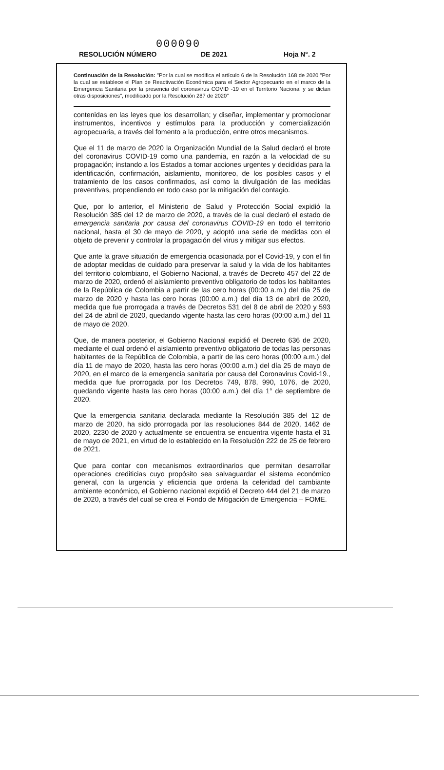000090
RESOLUCIÓN NÚMERO DE 2021 Hoja N°. 2
Continuación de la Resolución: "Por la cual se modifica el artículo 6 de la Resolución 168 de 2020 "Por la cual se establece el Plan de Reactivación Económica para el Sector Agropecuario en el marco de la Emergencia Sanitaria por la presencia del coronavirus COVID -19 en el Territorio Nacional y se dictan otras disposiciones", modificado por la Resolución 287 de 2020"
contenidas en las leyes que los desarrollan; y diseñar, implementar y promocionar instrumentos, incentivos y estímulos para la producción y comercialización agropecuaria, a través del fomento a la producción, entre otros mecanismos.
Que el 11 de marzo de 2020 la Organización Mundial de la Salud declaró el brote del coronavirus COVID-19 como una pandemia, en razón a la velocidad de su propagación; instando a los Estados a tomar acciones urgentes y decididas para la identificación, confirmación, aislamiento, monitoreo, de los posibles casos y el tratamiento de los casos confirmados, así como la divulgación de las medidas preventivas, propendiendo en todo caso por la mitigación del contagio.
Que, por lo anterior, el Ministerio de Salud y Protección Social expidió la Resolución 385 del 12 de marzo de 2020, a través de la cual declaró el estado de emergencia sanitaria por causa del coronavirus COVID-19 en todo el territorio nacional, hasta el 30 de mayo de 2020, y adoptó una serie de medidas con el objeto de prevenir y controlar la propagación del virus y mitigar sus efectos.
Que ante la grave situación de emergencia ocasionada por el Covid-19, y con el fin de adoptar medidas de cuidado para preservar la salud y la vida de los habitantes del territorio colombiano, el Gobierno Nacional, a través de Decreto 457 del 22 de marzo de 2020, ordenó el aislamiento preventivo obligatorio de todos los habitantes de la República de Colombia a partir de las cero horas (00:00 a.m.) del día 25 de marzo de 2020 y hasta las cero horas (00:00 a.m.) del día 13 de abril de 2020, medida que fue prorrogada a través de Decretos 531 del 8 de abril de 2020 y 593 del 24 de abril de 2020, quedando vigente hasta las cero horas (00:00 a.m.) del 11 de mayo de 2020.
Que, de manera posterior, el Gobierno Nacional expidió el Decreto 636 de 2020, mediante el cual ordenó el aislamiento preventivo obligatorio de todas las personas habitantes de la República de Colombia, a partir de las cero horas (00:00 a.m.) del día 11 de mayo de 2020, hasta las cero horas (00:00 a.m.) del día 25 de mayo de 2020, en el marco de la emergencia sanitaria por causa del Coronavirus Covid-19., medida que fue prorrogada por los Decretos 749, 878, 990, 1076, de 2020, quedando vigente hasta las cero horas (00:00 a.m.) del día 1° de septiembre de 2020.
Que la emergencia sanitaria declarada mediante la Resolución 385 del 12 de marzo de 2020, ha sido prorrogada por las resoluciones 844 de 2020, 1462 de 2020, 2230 de 2020 y actualmente se encuentra se encuentra vigente hasta el 31 de mayo de 2021, en virtud de lo establecido en la Resolución 222 de 25 de febrero de 2021.
Que para contar con mecanismos extraordinarios que permitan desarrollar operaciones crediticias cuyo propósito sea salvaguardar el sistema económico general, con la urgencia y eficiencia que ordena la celeridad del cambiante ambiente económico, el Gobierno nacional expidió el Decreto 444 del 21 de marzo de 2020, a través del cual se crea el Fondo de Mitigación de Emergencia – FOME.